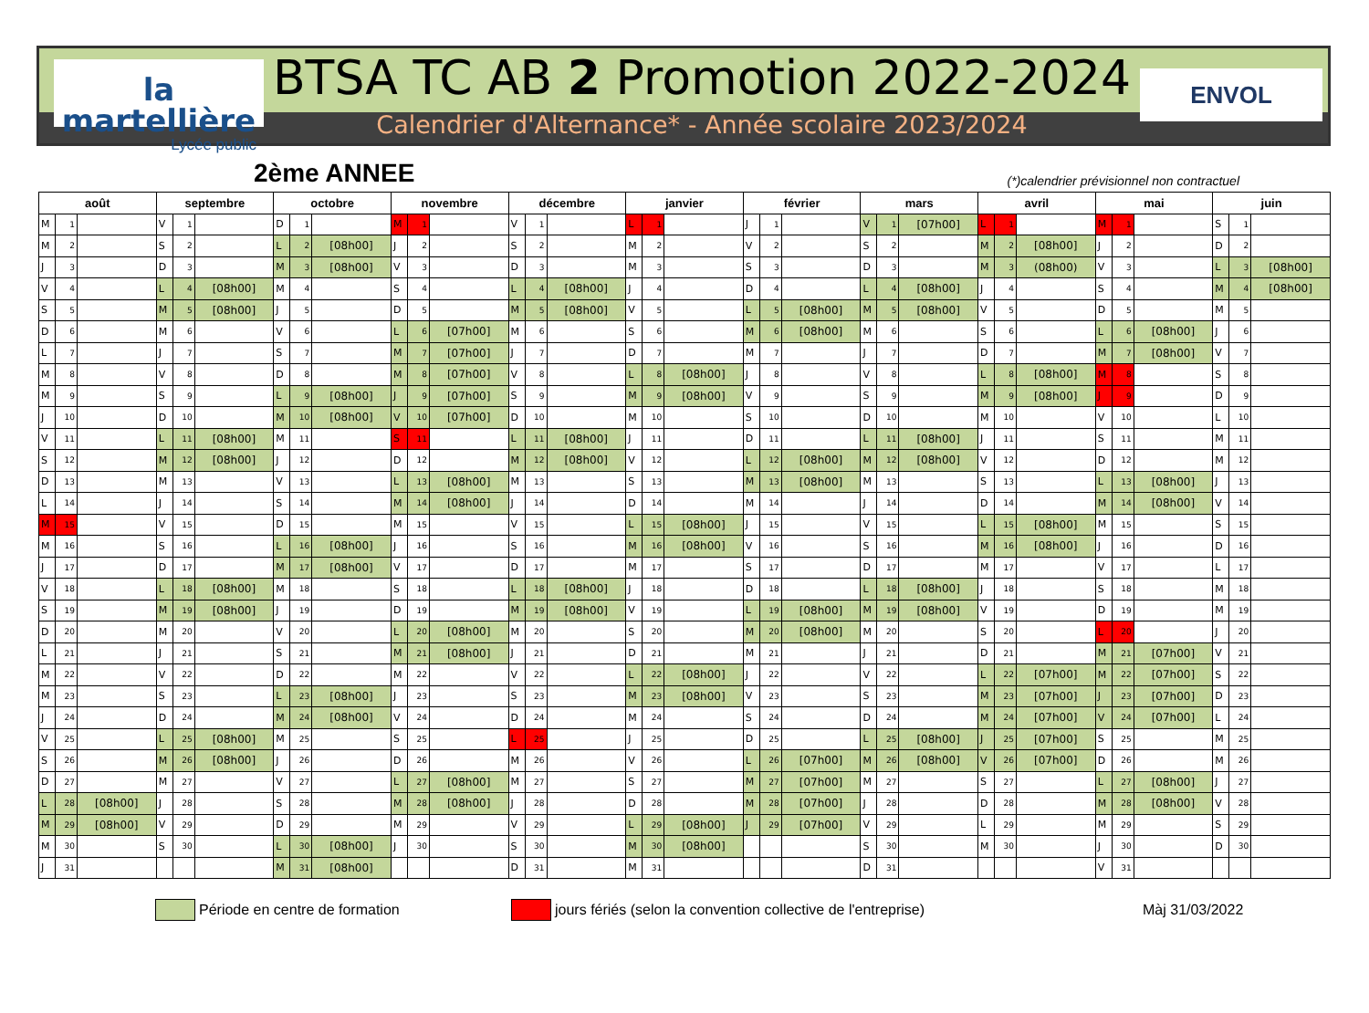la martellière
Lycée public
BTSA TC AB 2 Promotion 2022-2024
Calendrier d'Alternance* - Année scolaire 2023/2024
ENVOL
2ème ANNEE
(*)calendrier prévisionnel non contractuel
| août | | | septembre | | | octobre | | | novembre | | | décembre | | | janvier | | | février | | | mars | | | avril | | | mai | | | juin | | |
| --- | --- | --- | --- | --- | --- | --- | --- | --- | --- | --- | --- | --- | --- | --- | --- | --- | --- | --- | --- | --- | --- | --- | --- | --- | --- | --- | --- | --- | --- | --- | --- | --- |
| M | 1 | | V | 1 | | D | 1 | | M | 1 | | V | 1 | | L | 1 | | J | 1 | | V | 1 | [07h00] | L | 1 | | M | 1 | | S | 1 | |
| M | 2 | | S | 2 | | L | 2 | [08h00] | J | 2 | | S | 2 | | M | 2 | | V | 2 | | S | 2 | | M | 2 | [08h00] | J | 2 | | D | 2 | |
| J | 3 | | D | 3 | | M | 3 | [08h00] | V | 3 | | D | 3 | | M | 3 | | S | 3 | | D | 3 | | M | 3 | (08h00) | V | 3 | | L | 3 | [08h00] |
| V | 4 | | L | 4 | [08h00] | M | 4 | | S | 4 | | L | 4 | [08h00] | J | 4 | | D | 4 | | L | 4 | [08h00] | J | 4 | | S | 4 | | M | 4 | [08h00] |
| S | 5 | | M | 5 | [08h00] | J | 5 | | D | 5 | | M | 5 | [08h00] | V | 5 | | L | 5 | [08h00] | M | 5 | [08h00] | V | 5 | | D | 5 | | M | 5 | |
| D | 6 | | M | 6 | | V | 6 | | L | 6 | [07h00] | M | 6 | | S | 6 | | M | 6 | [08h00] | M | 6 | | S | 6 | | L | 6 | [08h00] | J | 6 | |
| L | 7 | | J | 7 | | S | 7 | | M | 7 | [07h00] | J | 7 | | D | 7 | | M | 7 | | J | 7 | | D | 7 | | M | 7 | [08h00] | V | 7 | |
| M | 8 | | V | 8 | | D | 8 | | M | 8 | [07h00] | V | 8 | | L | 8 | [08h00] | J | 8 | | V | 8 | | L | 8 | [08h00] | M | 8 | | S | 8 | |
| M | 9 | | S | 9 | | L | 9 | [08h00] | J | 9 | [07h00] | S | 9 | | M | 9 | [08h00] | V | 9 | | S | 9 | | M | 9 | [08h00] | J | 9 | | D | 9 | |
| J | 10 | | D | 10 | | M | 10 | [08h00] | V | 10 | [07h00] | D | 10 | | M | 10 | | S | 10 | | D | 10 | | M | 10 | | V | 10 | | L | 10 | |
| V | 11 | | L | 11 | [08h00] | M | 11 | | S | 11 | | L | 11 | [08h00] | J | 11 | | D | 11 | | L | 11 | [08h00] | J | 11 | | S | 11 | | M | 11 | |
| S | 12 | | M | 12 | [08h00] | J | 12 | | D | 12 | | M | 12 | [08h00] | V | 12 | | L | 12 | [08h00] | M | 12 | [08h00] | V | 12 | | D | 12 | | M | 12 | |
| D | 13 | | M | 13 | | V | 13 | | L | 13 | [08h00] | M | 13 | | S | 13 | | M | 13 | [08h00] | M | 13 | | S | 13 | | L | 13 | [08h00] | J | 13 | |
| L | 14 | | J | 14 | | S | 14 | | M | 14 | [08h00] | J | 14 | | D | 14 | | M | 14 | | J | 14 | | D | 14 | | M | 14 | [08h00] | V | 14 | |
| M | 15 | | V | 15 | | D | 15 | | M | 15 | | V | 15 | | L | 15 | [08h00] | J | 15 | | V | 15 | | L | 15 | [08h00] | M | 15 | | S | 15 | |
| M | 16 | | S | 16 | | L | 16 | [08h00] | J | 16 | | S | 16 | | M | 16 | [08h00] | V | 16 | | S | 16 | | M | 16 | [08h00] | J | 16 | | D | 16 | |
| J | 17 | | D | 17 | | M | 17 | [08h00] | V | 17 | | D | 17 | | M | 17 | | S | 17 | | D | 17 | | M | 17 | | V | 17 | | L | 17 | |
| V | 18 | | L | 18 | [08h00] | M | 18 | | S | 18 | | L | 18 | [08h00] | J | 18 | | D | 18 | | L | 18 | [08h00] | J | 18 | | S | 18 | | M | 18 | |
| S | 19 | | M | 19 | [08h00] | J | 19 | | D | 19 | | M | 19 | [08h00] | V | 19 | | L | 19 | [08h00] | M | 19 | [08h00] | V | 19 | | D | 19 | | M | 19 | |
| D | 20 | | M | 20 | | V | 20 | | L | 20 | [08h00] | M | 20 | | S | 20 | | M | 20 | [08h00] | M | 20 | | S | 20 | | L | 20 | | J | 20 | |
| L | 21 | | J | 21 | | S | 21 | | M | 21 | [08h00] | J | 21 | | D | 21 | | M | 21 | | J | 21 | | D | 21 | | M | 21 | [07h00] | V | 21 | |
| M | 22 | | V | 22 | | D | 22 | | M | 22 | | V | 22 | | L | 22 | [08h00] | J | 22 | | V | 22 | | L | 22 | [07h00] | M | 22 | [07h00] | S | 22 | |
| M | 23 | | S | 23 | | L | 23 | [08h00] | J | 23 | | S | 23 | | M | 23 | [08h00] | V | 23 | | S | 23 | | M | 23 | [07h00] | J | 23 | [07h00] | D | 23 | |
| J | 24 | | D | 24 | | M | 24 | [08h00] | V | 24 | | D | 24 | | M | 24 | | S | 24 | | D | 24 | | M | 24 | [07h00] | V | 24 | [07h00] | L | 24 | |
| V | 25 | | L | 25 | [08h00] | M | 25 | | S | 25 | | L | 25 | | J | 25 | | D | 25 | | L | 25 | [08h00] | J | 25 | [07h00] | S | 25 | | M | 25 | |
| S | 26 | | M | 26 | [08h00] | J | 26 | | D | 26 | | M | 26 | | V | 26 | | L | 26 | [07h00] | M | 26 | [08h00] | V | 26 | [07h00] | D | 26 | | M | 26 | |
| D | 27 | | M | 27 | | V | 27 | | L | 27 | [08h00] | M | 27 | | S | 27 | | M | 27 | [07h00] | M | 27 | | S | 27 | | L | 27 | [08h00] | J | 27 | |
| L | 28 | [08h00] | J | 28 | | S | 28 | | M | 28 | [08h00] | J | 28 | | D | 28 | | M | 28 | [07h00] | J | 28 | | D | 28 | | M | 28 | [08h00] | V | 28 | |
| M | 29 | [08h00] | V | 29 | | D | 29 | | M | 29 | | V | 29 | | L | 29 | [08h00] | J | 29 | [07h00] | V | 29 | | L | 29 | | M | 29 | | S | 29 | |
| M | 30 | | S | 30 | | L | 30 | [08h00] | J | 30 | | S | 30 | | M | 30 | [08h00] | | | | S | 30 | | M | 30 | | J | 30 | | D | 30 | |
| J | 31 | | | | | M | 31 | [08h00] | | | | D | 31 | | M | 31 | | | | | D | 31 | | | | | V | 31 | | | | |
Période en centre de formation jours fériés (selon la convention collective de l'entreprise) Màj 31/03/2022